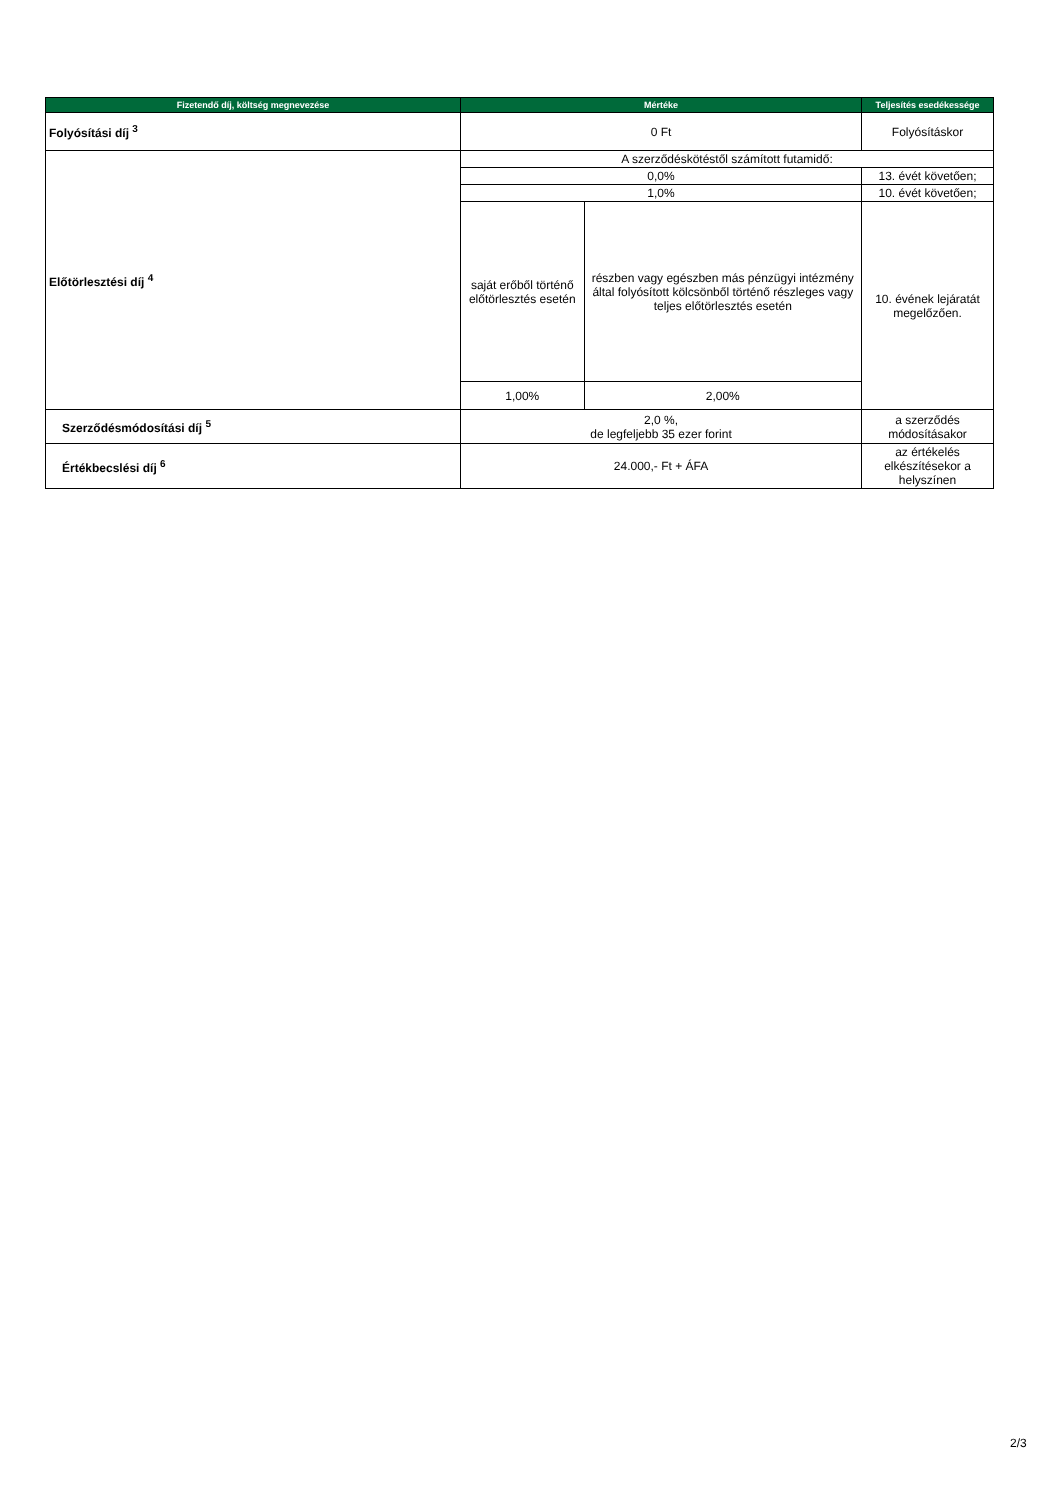| Fizetendő díj, költség megnevezése | Mértéke | | Teljesítés esedékessége |
| --- | --- | --- | --- |
| Folyósítási díj <sup>3</sup> | 0 Ft | | Folyósításkor |
| Előtörlesztési díj <sup>4</sup> | A szerződéskötéstől számított futamidő: | | |
| | 0,0% | | 13. évét követően; |
| | 1,0% | | 10. évét követően; |
| | saját erőből történő előtörlesztés esetén | részben vagy egészben más pénzügyi intézmény által folyósított kölcsönből történő részleges vagy teljes előtörlesztés esetén | 10. évének lejáratát megelőzően. |
| | 1,00% | 2,00% | |
| Szerződésmódosítási díj <sup>5</sup> | 2,0 %, de legfeljebb 35 ezer forint | | a szerződés módosításakor |
| Értékbecslési díj <sup>6</sup> | 24.000,- Ft + ÁFA | | az értékelés elkészítésekor a helyszínen |
2/3